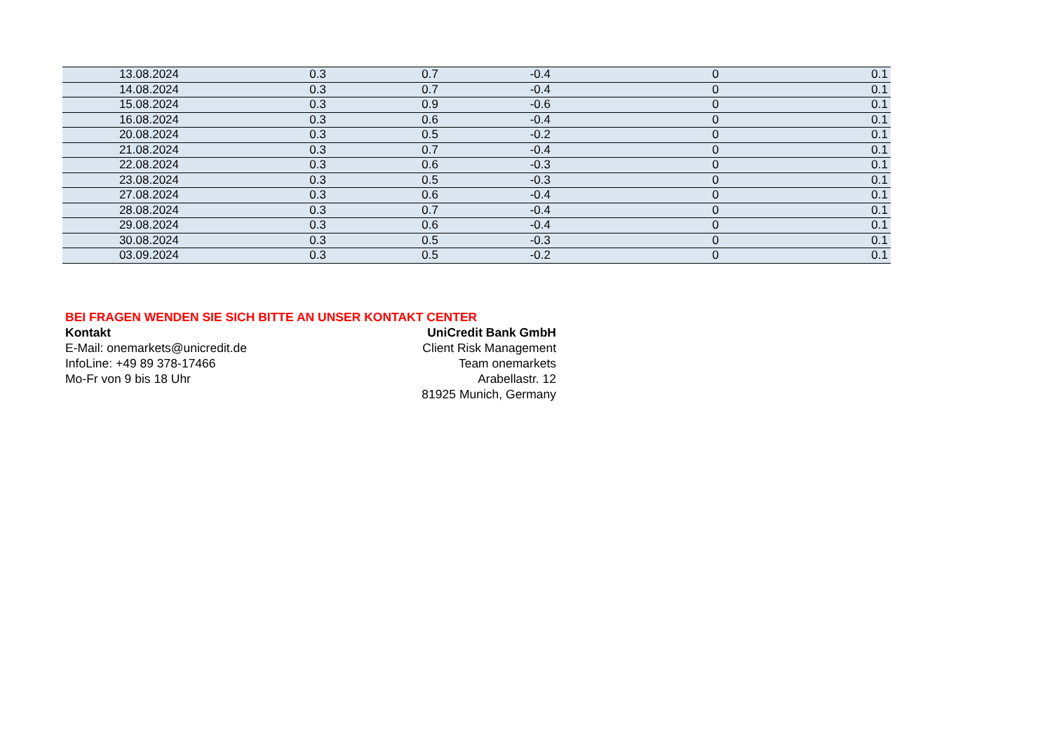| 13.08.2024 | 0.3 | 0.7 | -0.4 | 0 | 0.1 |
| 14.08.2024 | 0.3 | 0.7 | -0.4 | 0 | 0.1 |
| 15.08.2024 | 0.3 | 0.9 | -0.6 | 0 | 0.1 |
| 16.08.2024 | 0.3 | 0.6 | -0.4 | 0 | 0.1 |
| 20.08.2024 | 0.3 | 0.5 | -0.2 | 0 | 0.1 |
| 21.08.2024 | 0.3 | 0.7 | -0.4 | 0 | 0.1 |
| 22.08.2024 | 0.3 | 0.6 | -0.3 | 0 | 0.1 |
| 23.08.2024 | 0.3 | 0.5 | -0.3 | 0 | 0.1 |
| 27.08.2024 | 0.3 | 0.6 | -0.4 | 0 | 0.1 |
| 28.08.2024 | 0.3 | 0.7 | -0.4 | 0 | 0.1 |
| 29.08.2024 | 0.3 | 0.6 | -0.4 | 0 | 0.1 |
| 30.08.2024 | 0.3 | 0.5 | -0.3 | 0 | 0.1 |
| 03.09.2024 | 0.3 | 0.5 | -0.2 | 0 | 0.1 |
BEI FRAGEN WENDEN SIE SICH BITTE AN UNSER KONTAKT CENTER
Kontakt UniCredit Bank GmbH
E-Mail: onemarkets@unicredit.de Client Risk Management
InfoLine: +49 89 378-17466 Team onemarkets
Mo-Fr von 9 bis 18 Uhr Arabellastr. 12
81925 Munich, Germany